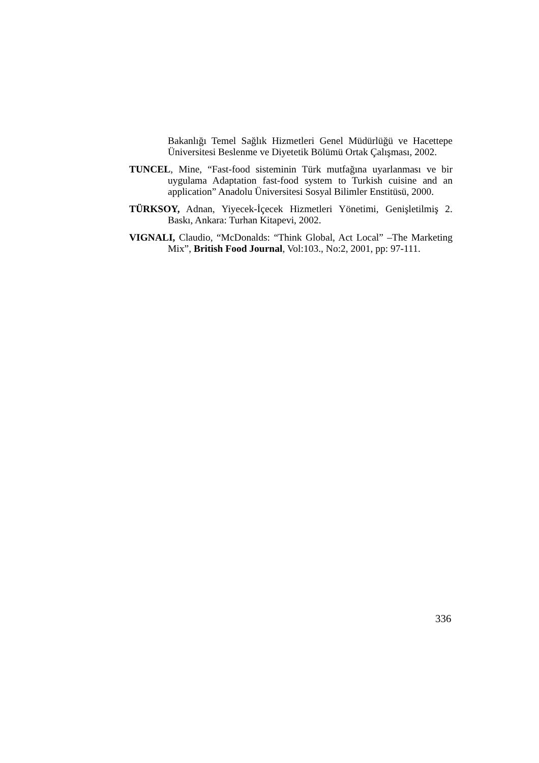Bakanlığı Temel Sağlık Hizmetleri Genel Müdürlüğü ve Hacettepe Üniversitesi Beslenme ve Diyetetik Bölümü Ortak Çalışması, 2002.
TUNCEL, Mine, “Fast-food sisteminin Türk mutfağına uyarlanması ve bir uygulama Adaptation fast-food system to Turkish cuisine and an application” Anadolu Üniversitesi Sosyal Bilimler Enstitüsü, 2000.
TÜRKSOY, Adnan, Yiyecek-İçecek Hizmetleri Yönetimi, Genişletilmiş 2. Baskı, Ankara: Turhan Kitapevi, 2002.
VIGNALI, Claudio, “McDonalds: “Think Global, Act Local” –The Marketing Mix”, British Food Journal, Vol:103., No:2, 2001, pp: 97-111.
336